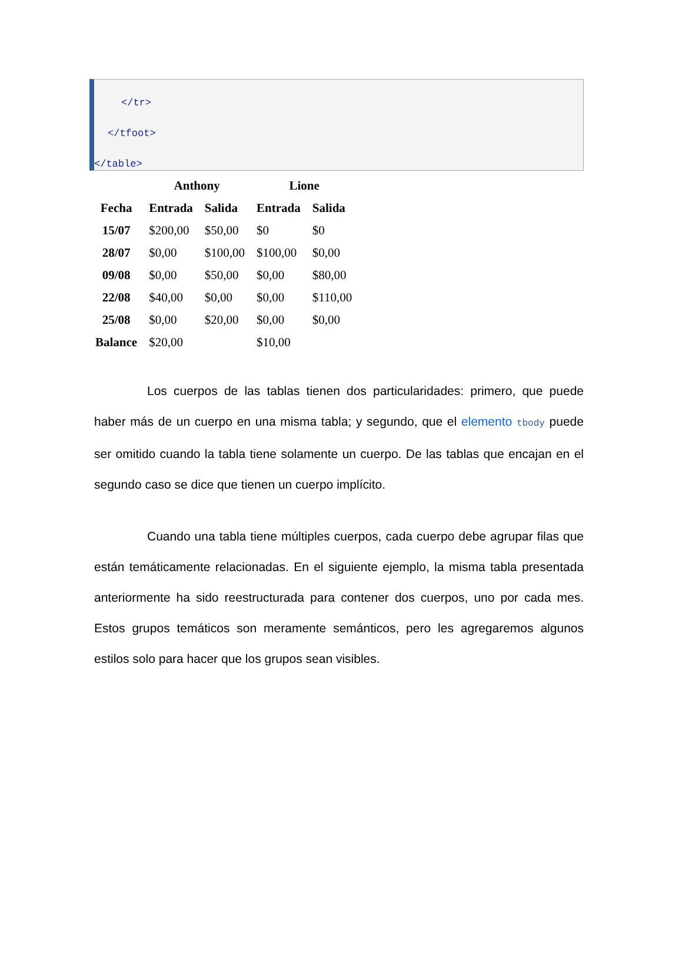</tr>
</tfoot>
</table>
| | Anthony | | Lione | |
| --- | --- | --- | --- | --- |
| Fecha | Entrada | Salida | Entrada | Salida |
| 15/07 | $200,00 | $50,00 | $0 | $0 |
| 28/07 | $0,00 | $100,00 | $100,00 | $0,00 |
| 09/08 | $0,00 | $50,00 | $0,00 | $80,00 |
| 22/08 | $40,00 | $0,00 | $0,00 | $110,00 |
| 25/08 | $0,00 | $20,00 | $0,00 | $0,00 |
| Balance | $20,00 | | $10,00 | |
Los cuerpos de las tablas tienen dos particularidades: primero, que puede haber más de un cuerpo en una misma tabla; y segundo, que el elemento tbody puede ser omitido cuando la tabla tiene solamente un cuerpo. De las tablas que encajan en el segundo caso se dice que tienen un cuerpo implícito.
Cuando una tabla tiene múltiples cuerpos, cada cuerpo debe agrupar filas que están temáticamente relacionadas. En el siguiente ejemplo, la misma tabla presentada anteriormente ha sido reestructurada para contener dos cuerpos, uno por cada mes. Estos grupos temáticos son meramente semánticos, pero les agregaremos algunos estilos solo para hacer que los grupos sean visibles.